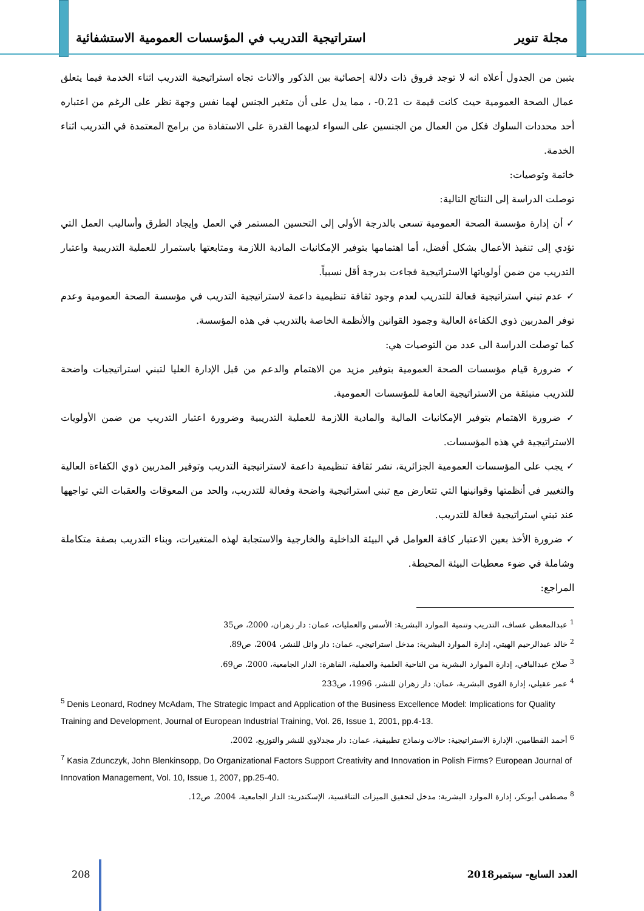مجلة تنوير استراتيجية التدريب في المؤسسات العمومية الاستشفائية
يتبين من الجدول أعلاه انه لا توجد فروق ذات دلالة إحصائية بين الذكور والاناث تجاه استراتيجية التدريب اثناء الخدمة فيما يتعلق عمال الصحة العمومية حيث كانت قيمة ت 0.21- ، مما يدل على أن متغير الجنس لهما نفس وجهة نظر على الرغم من اعتباره أحد محددات السلوك فكل من العمال من الجنسين على السواء لديهما القدرة على الاستفادة من برامج المعتمدة في التدريب اثناء الخدمة.
خاتمة وتوصيات:
توصلت الدراسة إلى النتائج التالية:
✓ أن إدارة مؤسسة الصحة العمومية تسعى بالدرجة الأولى إلى التحسين المستمر في العمل وإيجاد الطرق وأساليب العمل التي تؤدي إلى تنفيذ الأعمال بشكل أفضل، أما اهتمامها بتوفير الإمكانيات المادية اللازمة ومتابعتها باستمرار للعملية التدريبية واعتبار التدريب من ضمن أولوياتها الاستراتيجية فجاءت بدرجة أقل نسبياً.
✓ عدم تبني استراتيجية فعالة للتدريب لعدم وجود ثقافة تنظيمية داعمة لاستراتيجية التدريب في مؤسسة الصحة العمومية وعدم توفر المدربين ذوي الكفاءة العالية وجمود القوانين والأنظمة الخاصة بالتدريب في هذه المؤسسة.
كما توصلت الدراسة الى عدد من التوصيات هي:
✓ ضرورة قيام مؤسسات الصحة العمومية بتوفير مزيد من الاهتمام والدعم من قبل الإدارة العليا لتبني استراتيجيات واضحة للتدريب منبثقة من الاستراتيجية العامة للمؤسسات العمومية.
✓ ضرورة الاهتمام بتوفير الإمكانيات المالية والمادية اللازمة للعملية التدريبية وضرورة اعتبار التدريب من ضمن الأولويات الاستراتيجية في هذه المؤسسات.
✓ يجب على المؤسسات العمومية الجزائرية، نشر ثقافة تنظيمية داعمة لاستراتيجية التدريب وتوفير المدربين ذوي الكفاءة العالية والتغيير في أنظمتها وقوانينها التي تتعارض مع تبني استراتيجية واضحة وفعالة للتدريب، والحد من المعوقات والعقبات التي تواجهها عند تبني استراتيجية فعالة للتدريب.
✓ ضرورة الأخذ بعين الاعتبار كافة العوامل في البيئة الداخلية والخارجية والاستجابة لهذه المتغيرات، وبناء التدريب بصفة متكاملة وشاملة في ضوء معطيات البيئة المحيطة.
المراجع:
<sup>1</sup> عبدالمعطي عساف، التدريب وتنمية الموارد البشرية: الأسس والعمليات، عمان: دار زهران، 2000، ص35
<sup>2</sup> خالد عبدالرحيم الهيتي، إدارة الموارد البشرية: مدخل استراتيجي، عمان: دار وائل للنشر، 2004، ص89.
<sup>3</sup> صلاح عبدالباقي، إدارة الموارد البشرية من الناحية العلمية والعملية، القاهرة: الدار الجامعية، 2000، ص69.
<sup>4</sup> عمر عقيلي، إدارة القوى البشرية، عمان: دار زهران للنشر، 1996، ص233
<sup>5</sup> Denis Leonard, Rodney McAdam, The Strategic Impact and Application of the Business Excellence Model: Implications for Quality Training and Development, Journal of European Industrial Training, Vol. 26, Issue 1, 2001, pp.4-13.
<sup>6</sup> أحمد القطامين، الإدارة الاستراتيجية: حالات ونماذج تطبيقية، عمان: دار مجدلاوي للنشر والتوزيع، 2002.
<sup>7</sup> Kasia Zdunczyk, John Blenkinsopp, Do Organizational Factors Support Creativity and Innovation in Polish Firms? European Journal of Innovation Management, Vol. 10, Issue 1, 2007, pp.25-40.
<sup>8</sup> مصطفى أبوبكر، إدارة الموارد البشرية: مدخل لتحقيق الميزات التنافسية، الإسكندرية: الدار الجامعية، 2004، ص12.
العدد السابع- سبتمبر2018 208